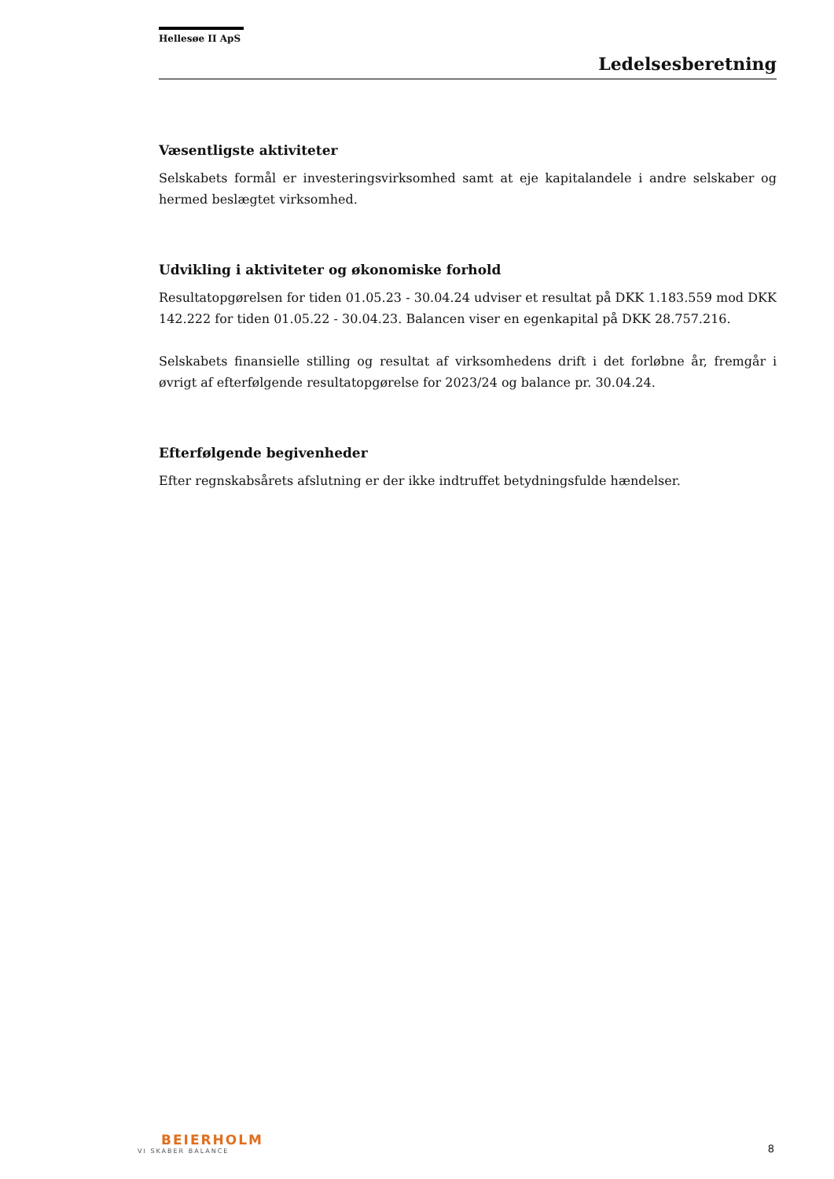Hellesøe II ApS
Ledelsesberetning
Væsentligste aktiviteter
Selskabets formål er investeringsvirksomhed samt at eje kapitalandele i andre selskaber og hermed beslægtet virksomhed.
Udvikling i aktiviteter og økonomiske forhold
Resultatopgørelsen for tiden 01.05.23 - 30.04.24 udviser et resultat på DKK 1.183.559 mod DKK 142.222 for tiden 01.05.22 - 30.04.23. Balancen viser en egenkapital på DKK 28.757.216.
Selskabets finansielle stilling og resultat af virksomhedens drift i det forløbne år, fremgår i øvrigt af efterfølgende resultatopgørelse for 2023/24 og balance pr. 30.04.24.
Efterfølgende begivenheder
Efter regnskabsårets afslutning er der ikke indtruffet betydningsfulde hændelser.
BEIERHOLM
VI SKABER BALANCE
8